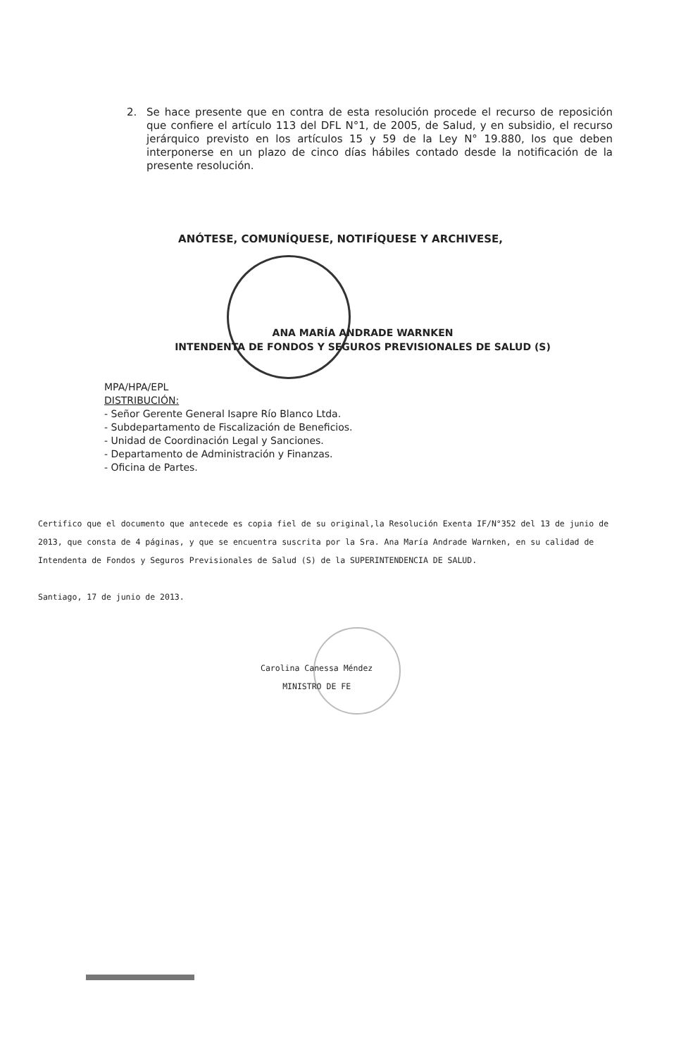2.
Se hace presente que en contra de esta resolución procede el recurso de reposición que confiere el artículo 113 del DFL N°1, de 2005, de Salud, y en subsidio, el recurso jerárquico previsto en los artículos 15 y 59 de la Ley N° 19.880, los que deben interponerse en un plazo de cinco días hábiles contado desde la notificación de la presente resolución.
ANÓTESE, COMUNÍQUESE, NOTIFÍQUESE Y ARCHIVESE,
ANA MARÍA ANDRADE WARNKEN
INTENDENTA DE FONDOS Y SEGUROS PREVISIONALES DE SALUD (S)
MPA/HPA/EPL
DISTRIBUCIÓN:
- Señor Gerente General Isapre Río Blanco Ltda.
- Subdepartamento de Fiscalización de Beneficios.
- Unidad de Coordinación Legal y Sanciones.
- Departamento de Administración y Finanzas.
- Oficina de Partes.
Certifico que el documento que antecede es copia fiel de su original,la Resolución Exenta IF/N°352 del 13 de junio de 2013, que consta de 4 páginas, y que se encuentra suscrita por la Sra. Ana María Andrade Warnken, en su calidad de Intendenta de Fondos y Seguros Previsionales de Salud (S) de la SUPERINTENDENCIA DE SALUD.
Santiago, 17 de junio de 2013.
Carolina Canessa Méndez
MINISTRO DE FE